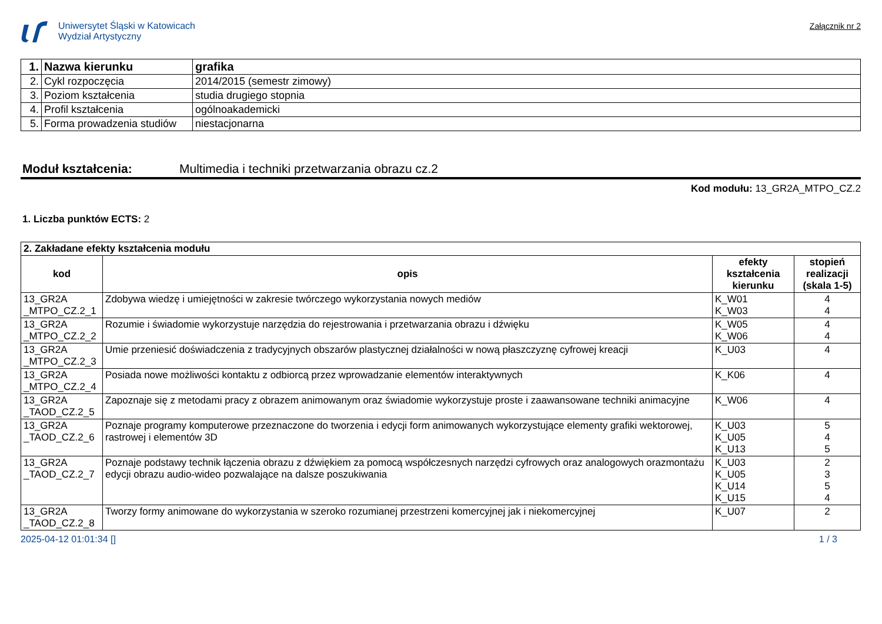Uniwersytet Śląski w Katowicach
Wydział Artystyczny
Załącznik nr 2
| 1. | Nazwa kierunku | grafika |
| 2. | Cykl rozpoczęcia | 2014/2015 (semestr zimowy) |
| 3. | Poziom kształcenia | studia drugiego stopnia |
| 4. | Profil kształcenia | ogólnoakademicki |
| 5. | Forma prowadzenia studiów | niestacjonarna |
Moduł kształcenia: Multimedia i techniki przetwarzania obrazu cz.2
Kod modułu: 13_GR2A_MTPO_CZ.2
1. Liczba punktów ECTS: 2
| 2. Zakładane efekty kształcenia modułu | | | |
| kod | opis | efekty kształcenia kierunku | stopień realizacji (skala 1-5) |
| 13_GR2A _MTPO_CZ.2_1 | Zdobywa wiedzę i umiejętności w zakresie twórczego wykorzystania nowych mediów | K_W01 K_W03 | 4 4 |
| 13_GR2A _MTPO_CZ.2_2 | Rozumie i świadomie wykorzystuje narzędzia do rejestrowania i przetwarzania obrazu i dźwięku | K_W05 K_W06 | 4 4 |
| 13_GR2A _MTPO_CZ.2_3 | Umie przeniesić doświadczenia z tradycyjnych obszarów plastycznej działalności w nową płaszczyznę cyfrowej kreacji | K_U03 | 4 |
| 13_GR2A _MTPO_CZ.2_4 | Posiada nowe możliwości kontaktu z odbiorcą przez wprowadzanie elementów interaktywnych | K_K06 | 4 |
| 13_GR2A _TAOD_CZ.2_5 | Zapoznaje się z metodami pracy z obrazem animowanym oraz świadomie wykorzystuje proste i zaawansowane techniki animacyjne | K_W06 | 4 |
| 13_GR2A _TAOD_CZ.2_6 | Poznaje programy komputerowe przeznaczone do tworzenia i edycji form animowanych wykorzystujące elementy grafiki wektorowej, rastrowej i elementów 3D | K_U03 K_U05 K_U13 | 5 4 5 |
| 13_GR2A _TAOD_CZ.2_7 | Poznaje podstawy technik łączenia obrazu z dźwiękiem za pomocą współczesnych narzędzi cyfrowych oraz analogowych orazmontażu edycji obrazu audio-wideo pozwalające na dalsze poszukiwania | K_U03 K_U05 K_U14 K_U15 | 2 3 5 4 |
| 13_GR2A _TAOD_CZ.2_8 | Tworzy formy animowane do wykorzystania w szeroko rozumianej przestrzeni komercyjnej jak i niekomercyjnej | K_U07 | 2 |
2025-04-12 01:01:34 [] 1 / 3